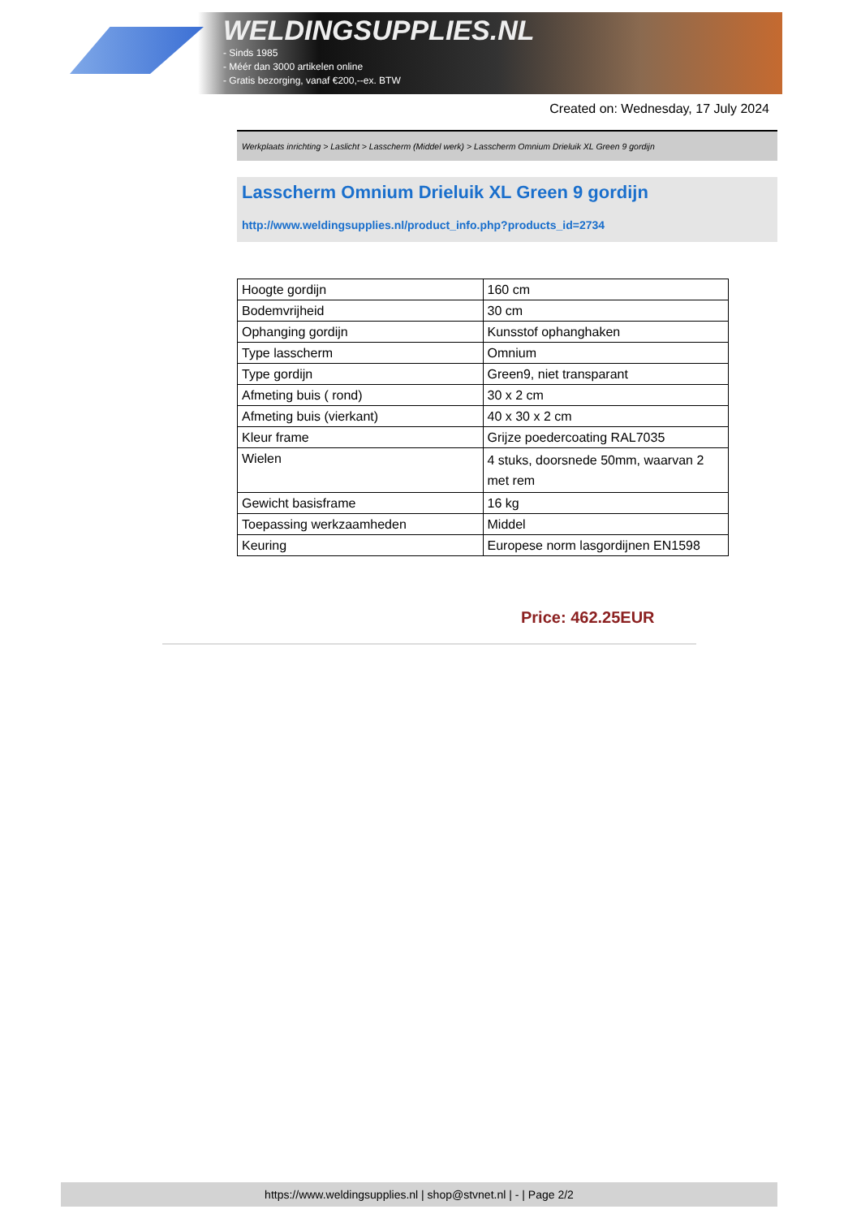WELDINGSUPPLIES.NL
- Sinds 1985
- Méér dan 3000 artikelen online
- Gratis bezorging, vanaf €200,--ex. BTW
Created on: Wednesday, 17 July 2024
Werkplaats inrichting > Laslicht > Lasscherm (Middel werk) > Lasscherm Omnium Drieluik XL Green 9 gordijn
Lasscherm Omnium Drieluik XL Green 9 gordijn
http://www.weldingsupplies.nl/product_info.php?products_id=2734
| Hoogte gordijn | 160 cm |
| Bodemvrijheid | 30 cm |
| Ophanging gordijn | Kunsstof ophanghaken |
| Type lasscherm | Omnium |
| Type gordijn | Green9, niet transparant |
| Afmeting buis ( rond) | 30 x 2 cm |
| Afmeting buis (vierkant) | 40 x 30 x 2 cm |
| Kleur frame | Grijze poedercoating RAL7035 |
| Wielen | 4 stuks, doorsnede 50mm, waarvan 2 met rem |
| Gewicht basisframe | 16 kg |
| Toepassing werkzaamheden | Middel |
| Keuring | Europese norm lasgordijnen EN1598 |
Price: 462.25EUR
https://www.weldingsupplies.nl | shop@stvnet.nl | - | Page 2/2